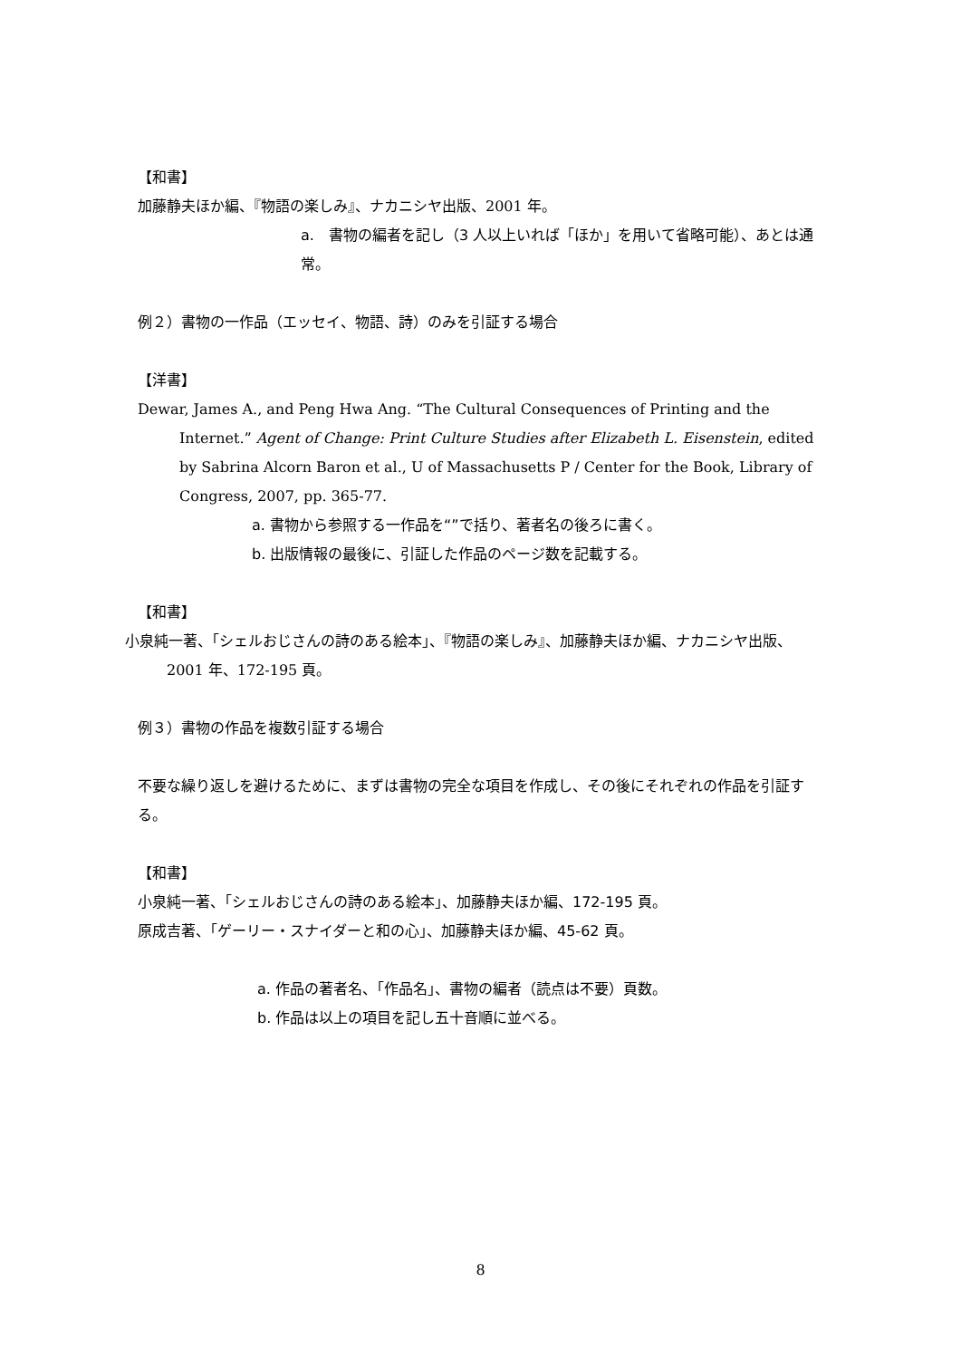【和書】
加藤静夫ほか編、『物語の楽しみ』、ナカニシヤ出版、2001 年。
a.　書物の編者を記し（3 人以上いれば「ほか」を用いて省略可能）、あとは通常。
例２）書物の一作品（エッセイ、物語、詩）のみを引証する場合
【洋書】
Dewar, James A., and Peng Hwa Ang. “The Cultural Consequences of Printing and the Internet.” Agent of Change: Print Culture Studies after Elizabeth L. Eisenstein, edited by Sabrina Alcorn Baron et al., U of Massachusetts P / Center for the Book, Library of Congress, 2007, pp. 365-77.
a. 書物から参照する一作品を“”で括り、著者名の後ろに書く。
b. 出版情報の最後に、引証した作品のページ数を記載する。
【和書】
小泉純一著、「シェルおじさんの詩のある絵本」、『物語の楽しみ』、加藤静夫ほか編、ナカニシヤ出版、2001 年、172-195 頁。
例３）書物の作品を複数引証する場合
不要な繰り返しを避けるために、まずは書物の完全な項目を作成し、その後にそれぞれの作品を引証する。
【和書】
小泉純一著、「シェルおじさんの詩のある絵本」、加藤静夫ほか編、172-195 頁。
原成吉著、「ゲーリー・スナイダーと和の心」、加藤静夫ほか編、45-62 頁。
a. 作品の著者名、「作品名」、書物の編者（読点は不要）頁数。
b. 作品は以上の項目を記し五十音順に並べる。
8